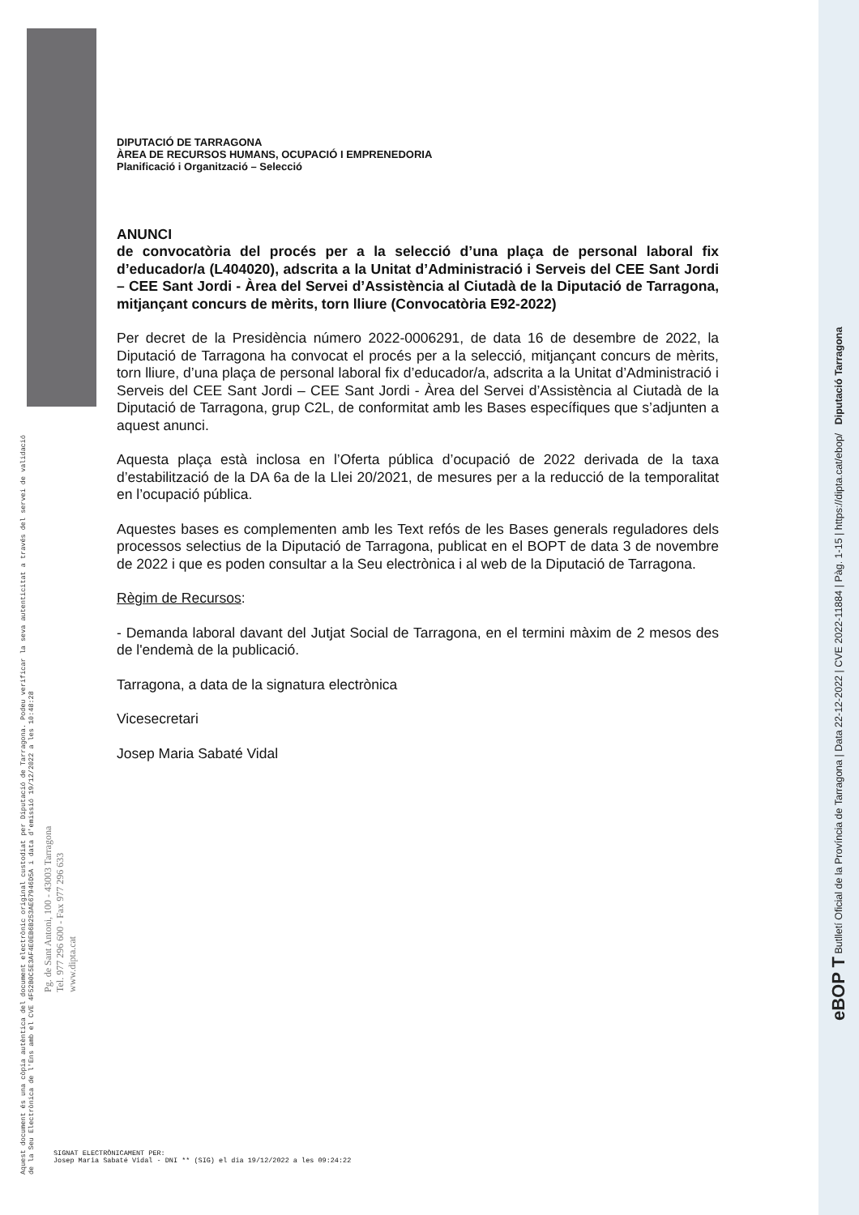DIPUTACIÓ DE TARRAGONA
ÀREA DE RECURSOS HUMANS, OCUPACIÓ I EMPRENEDORIA
Planificació i Organització – Selecció
ANUNCI
de convocatòria del procés per a la selecció d’una plaça de personal laboral fix d’educador/a (L404020), adscrita a la Unitat d’Administració i Serveis del CEE Sant Jordi – CEE Sant Jordi - Àrea del Servei d’Assistència al Ciutadà de la Diputació de Tarragona, mitjançant concurs de mèrits, torn lliure (Convocatòria E92-2022)
Per decret de la Presidència número 2022-0006291, de data 16 de desembre de 2022, la Diputació de Tarragona ha convocat el procés per a la selecció, mitjançant concurs de mèrits, torn lliure, d’una plaça de personal laboral fix d’educador/a, adscrita a la Unitat d’Administració i Serveis del CEE Sant Jordi – CEE Sant Jordi - Àrea del Servei d’Assistència al Ciutadà de la Diputació de Tarragona, grup C2L, de conformitat amb les Bases específiques que s’adjunten a aquest anunci.
Aquesta plaça està inclosa en l’Oferta pública d’ocupació de 2022 derivada de la taxa d’estabilització de la DA 6a de la Llei 20/2021, de mesures per a la reducció de la temporalitat en l’ocupació pública.
Aquestes bases es complementen amb les Text refós de les Bases generals reguladores dels processos selectius de la Diputació de Tarragona, publicat en el BOPT de data 3 de novembre de 2022 i que es poden consultar a la Seu electrònica i al web de la Diputació de Tarragona.
Règim de Recursos:
- Demanda laboral davant del Jutjat Social de Tarragona, en el termini màxim de 2 mesos des de l'endemà de la publicació.
Tarragona, a data de la signatura electrònica
Vicesecretari
Josep Maria Sabaté Vidal
Aquest document és una còpia autèntica del document electrònic original custodiat per Diputació de Tarragona. Podeu verificar la seva autenticitat a través del servei de validació de la Seu Electrònica de l'Ens amb el CVE 4F52B0C5E3AF4E0EB6B253AE67946D5A i data d'emissió 19/12/2022 a les 10:48:28
Pg. de Sant Antoni, 100 - 43003 Tarragona
Tel. 977 296 600 - Fax 977 296 633
www.dipta.cat
eBOP T Butlletí Oficial de la Província de Tarragona | Data 22-12-2022 | CVE 2022-11884 | Pàg. 1-15 | https://dipta.cat/ebop/ Diputació Tarragona
SIGNAT ELECTRÒNICAMENT PER:
Josep Maria Sabaté Vidal - DNI ** (SIG) el dia 19/12/2022 a les 09:24:22